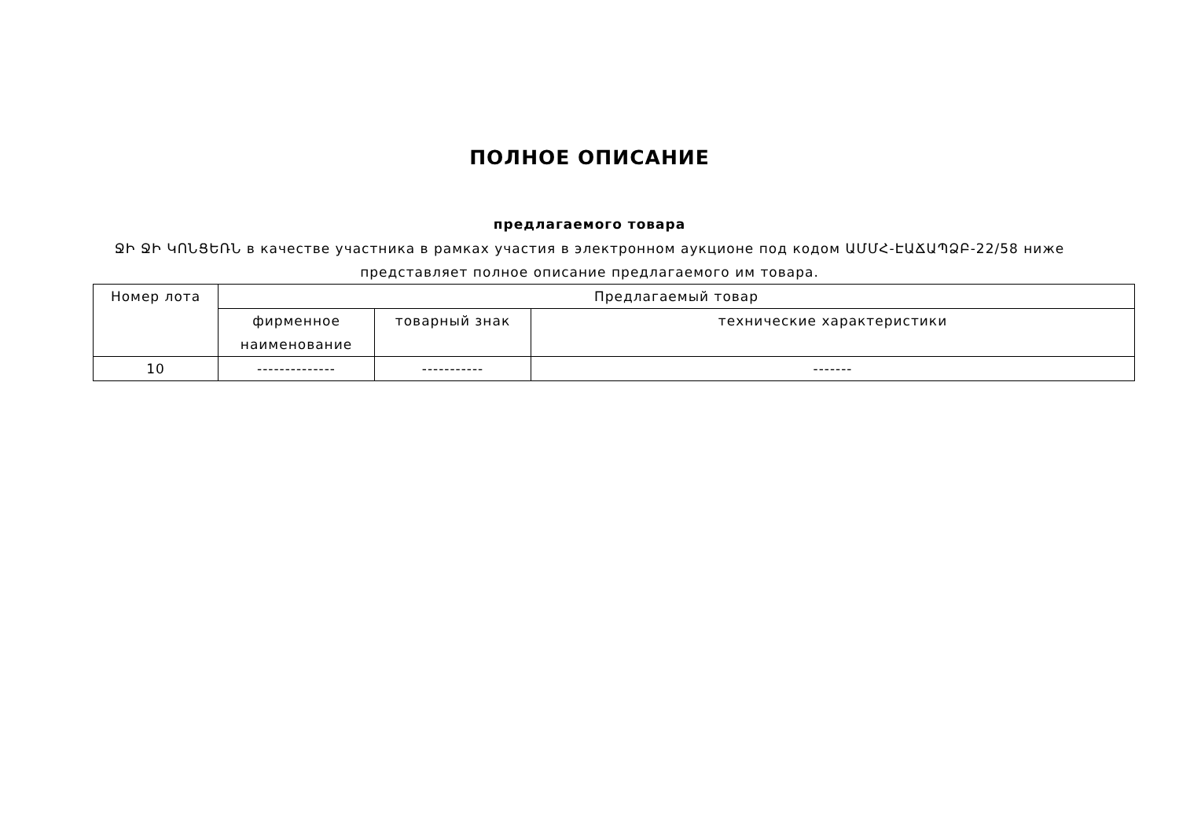ПОЛНОЕ ОПИСАНИЕ
предлагаемого товара
ՋԻ ՋԻ ԿՈՆՑԵՌՆ в качестве участника в рамках участия в электронном аукционе под кодом ԱՄՄՀ-ԷԱՃԱՊՁԲ-22/58 ниже представляет полное описание предлагаемого им товара.
| Номер лота | Предлагаемый товар | | |
| --- | --- | --- | --- |
| | фирменное наименование | товарный знак | технические характеристики |
| 10 | -------------- | ----------- | ------- |